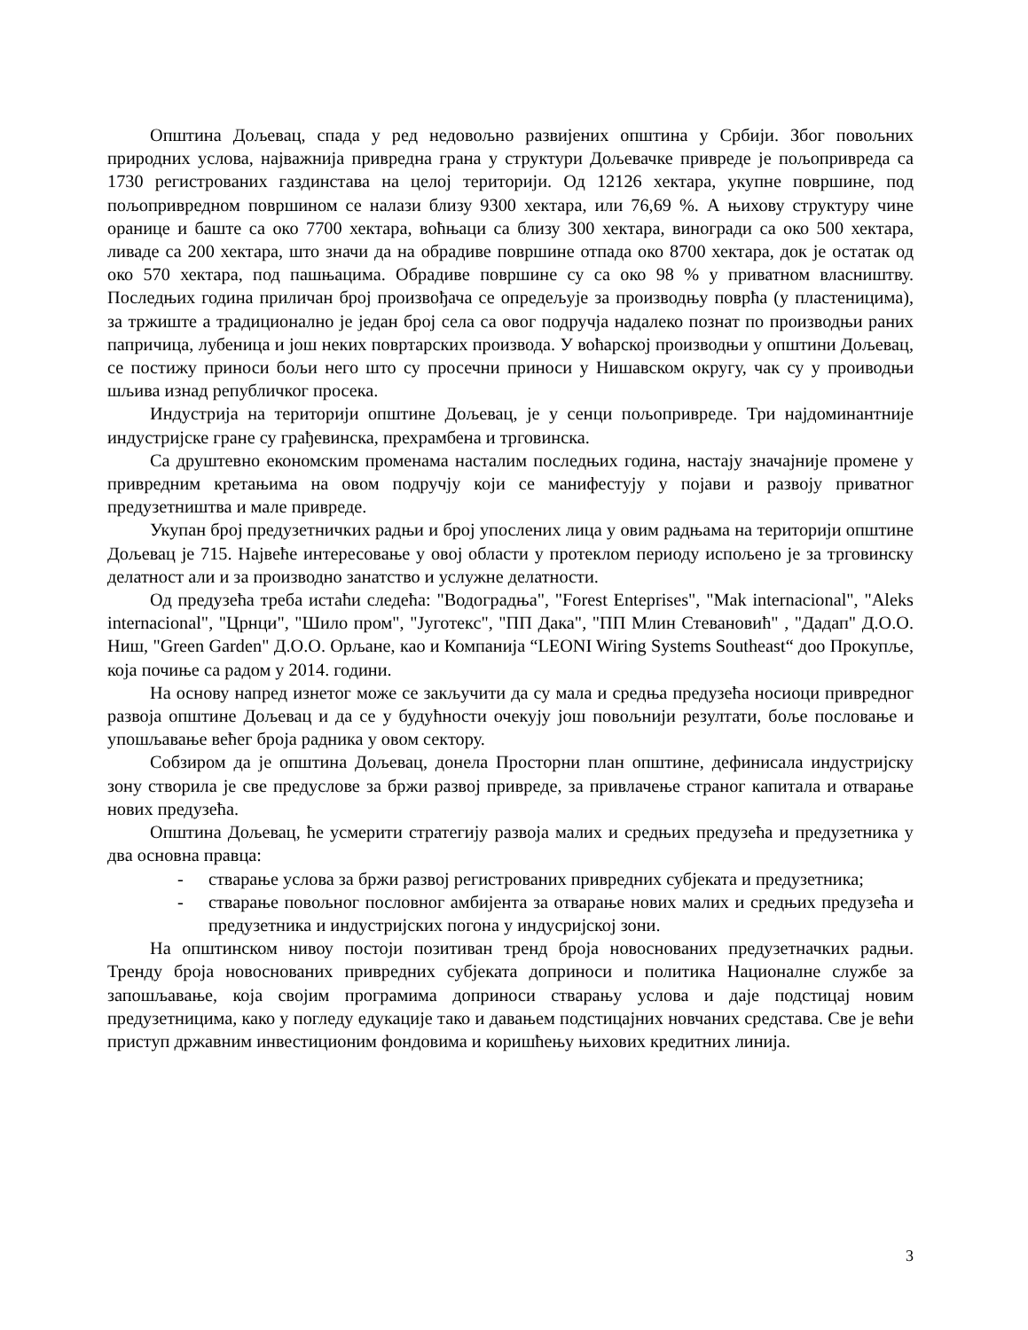Општина Дољевац, спада у ред недовољно развијених општина у Србији. Због повољних природних услова, најважнија привредна грана у структури Дољевачке привреде је пољопривреда са 1730 регистрованих газдинстава на целој територији. Од 12126 хектара, укупне површине, под пољопривредном површином се налази близу 9300 хектара, или 76,69 %. А њихову структуру чине оранице и баште са око 7700 хектара, воћњаци са близу 300 хектара, виногради са око 500 хектара, ливаде са 200 хектара, што значи да на обрадиве површине отпада око 8700 хектара, док је остатак од око 570 хектара, под пашњацима. Обрадиве површине су са око 98 % у приватном власништву. Последњих година приличан број произвођача се опредељује за производњу поврћа (у пластеницима), за тржиште а традиционално је један број села са овог подручја надалеко познат по производњи раних папричица, лубеница и још неких повртарских производа. У воћарској производњи у општини Дољевац, се постижу приноси бољи него што су просечни приноси у Нишавском округу, чак су у проиводњи шљива изнад републичког просека.
Индустрија на територији општине Дољевац, је у сенци пољопривреде. Три најдоминантније индустријске гране су грађевинска, прехрамбена и трговинска.
Са друштевно економским променама насталим последњих година, настају значајније промене у привредним кретањима на овом подручју који се манифестују у појави и развоју приватног предузетништва и мале привреде.
Укупан број предузетничких радњи и број упослених лица у овим радњама на територији општине Дољевац је 715. Највеће интересовање у овој области у протеклом периоду испољено је за трговинску делатност али и за производно занатство и услужне делатности.
Од предузећа треба истаћи следећа: "Водоградња", "Forest Enteprises", "Mak internacional", "Aleks internacional", "Црнци", "Шило пром", "Југотекс", "ПП Дака", "ПП Млин Стевановић" , "Дадап" Д.О.О. Ниш, "Green Garden" Д.О.О. Орљане, као и Компанија “LEONI Wiring Systems Southeast“ доо Прокупље, која почиње са радом у 2014. години.
На основу напред изнетог може се закључити да су мала и средња предузећа носиоци привредног развоја општине Дољевац и да се у будућности очекују још повољнији резултати, боље пословање и упошљавање већег броја радника у овом сектору.
Собзиром да је општина Дољевац, донела Просторни план општине, дефинисала индустријску зону створила је све предуслове за бржи развој привреде, за привлачење страног капитала и отварање нових предузећа.
Општина Дољевац, ће усмерити стратегију развоја малих и средњих предузећа и предузетника у два основна правца:
- стварање услова за бржи развој регистрованих привредних субјеката и предузетника;
- стварање повољног пословног амбијента за отварање нових малих и средњих предузећа и предузетника и индустријских погона у индусријској зони.
На општинском нивоу постоји позитиван тренд броја новоснованих предузетначких радњи. Тренду броја новоснованих привредних субјеката доприноси и политика Националне службе за запошљавање, која својим програмима доприноси стварању услова и даје подстицај новим предузетницима, како у погледу едукације тако и давањем подстицајних новчаних средстава. Све је већи приступ државним инвестиционим фондовима и коришћењу њихових кредитних линија.
3